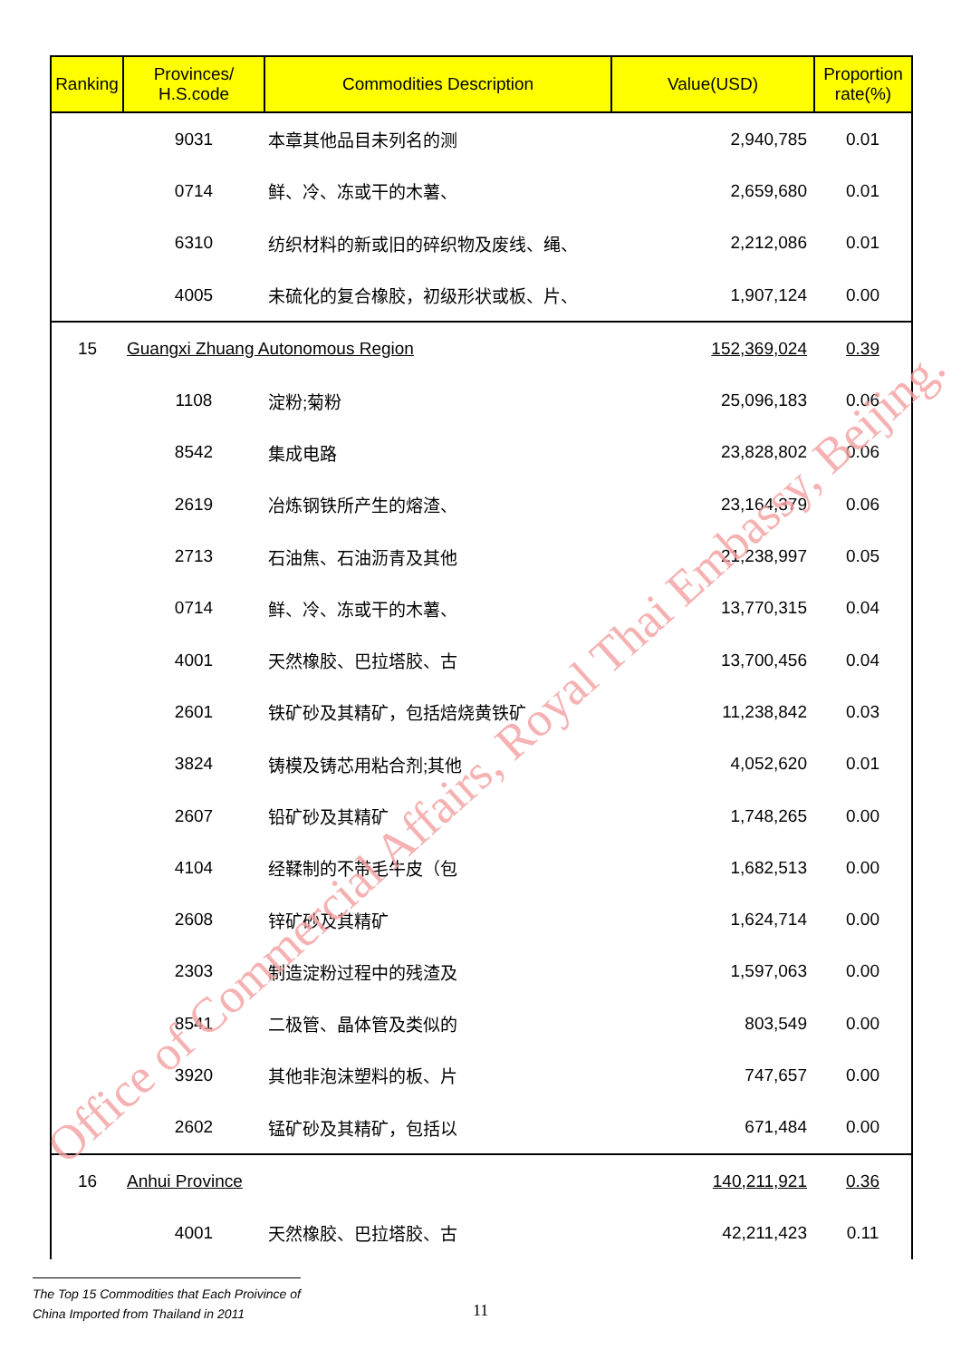| Ranking | Provinces/ H.S.code | Commodities Description | Value(USD) | Proportion rate(%) |
| --- | --- | --- | --- | --- |
| | 9031 | 本章其他品目未列名的测 | 2,940,785 | 0.01 |
| | 0714 | 鲜、冷、冻或干的木薯、 | 2,659,680 | 0.01 |
| | 6310 | 纺织材料的新或旧的碎织物及废线、绳、 | 2,212,086 | 0.01 |
| | 4005 | 未硫化的复合橡胶，初级形状或板、片、 | 1,907,124 | 0.00 |
| 15 | Guangxi Zhuang Autonomous Region | | 152,369,024 | 0.39 |
| | 1108 | 淀粉;菊粉 | 25,096,183 | 0.06 |
| | 8542 | 集成电路 | 23,828,802 | 0.06 |
| | 2619 | 冶炼钢铁所产生的熔渣、 | 23,164,379 | 0.06 |
| | 2713 | 石油焦、石油沥青及其他 | 21,238,997 | 0.05 |
| | 0714 | 鲜、冷、冻或干的木薯、 | 13,770,315 | 0.04 |
| | 4001 | 天然橡胶、巴拉塔胶、古 | 13,700,456 | 0.04 |
| | 2601 | 铁矿砂及其精矿，包括焙烧黄铁矿 | 11,238,842 | 0.03 |
| | 3824 | 铸模及铸芯用粘合剂;其他 | 4,052,620 | 0.01 |
| | 2607 | 铅矿砂及其精矿 | 1,748,265 | 0.00 |
| | 4104 | 经鞣制的不带毛牛皮（包 | 1,682,513 | 0.00 |
| | 2608 | 锌矿砂及其精矿 | 1,624,714 | 0.00 |
| | 2303 | 制造淀粉过程中的残渣及 | 1,597,063 | 0.00 |
| | 8541 | 二极管、晶体管及类似的 | 803,549 | 0.00 |
| | 3920 | 其他非泡沫塑料的板、片 | 747,657 | 0.00 |
| | 2602 | 锰矿砂及其精矿，包括以 | 671,484 | 0.00 |
| 16 | Anhui Province | | 140,211,921 | 0.36 |
| | 4001 | 天然橡胶、巴拉塔胶、古 | 42,211,423 | 0.11 |
Office of Commercial Affairs, Royal Thai Embassy, Beijing.
The Top 15 Commodities that Each Proivince of
China Imported from Thailand in 2011
11